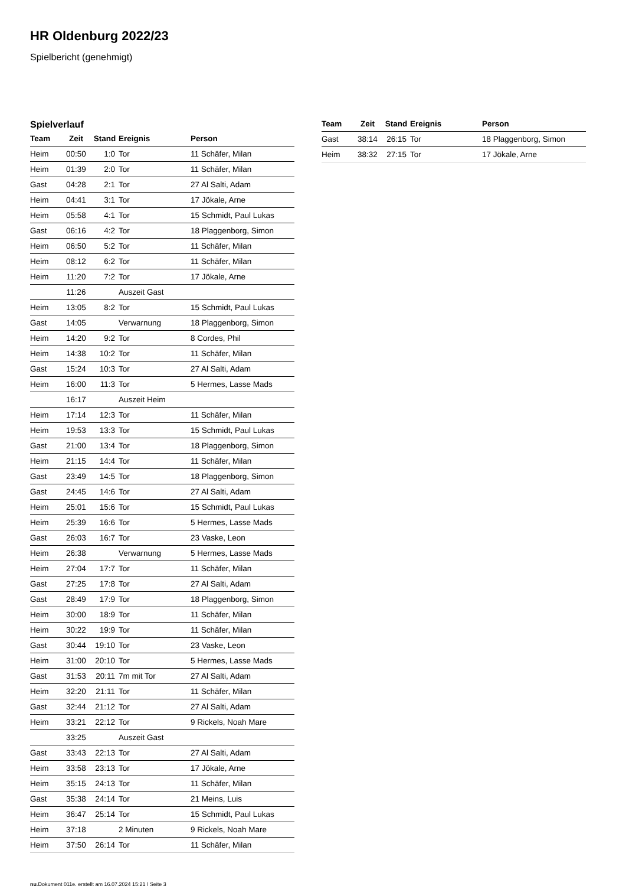HR Oldenburg 2022/23
Spielbericht (genehmigt)
Spielverlauf
| Team | Zeit | Stand | Ereignis | Person |
| --- | --- | --- | --- | --- |
| Heim | 00:50 | 1:0 | Tor | 11 Schäfer, Milan |
| Heim | 01:39 | 2:0 | Tor | 11 Schäfer, Milan |
| Gast | 04:28 | 2:1 | Tor | 27 Al Salti, Adam |
| Heim | 04:41 | 3:1 | Tor | 17 Jökale, Arne |
| Heim | 05:58 | 4:1 | Tor | 15 Schmidt, Paul Lukas |
| Gast | 06:16 | 4:2 | Tor | 18 Plaggenborg, Simon |
| Heim | 06:50 | 5:2 | Tor | 11 Schäfer, Milan |
| Heim | 08:12 | 6:2 | Tor | 11 Schäfer, Milan |
| Heim | 11:20 | 7:2 | Tor | 17 Jökale, Arne |
| | 11:26 | | Auszeit Gast | |
| Heim | 13:05 | 8:2 | Tor | 15 Schmidt, Paul Lukas |
| Gast | 14:05 | | Verwarnung | 18 Plaggenborg, Simon |
| Heim | 14:20 | 9:2 | Tor | 8 Cordes, Phil |
| Heim | 14:38 | 10:2 | Tor | 11 Schäfer, Milan |
| Gast | 15:24 | 10:3 | Tor | 27 Al Salti, Adam |
| Heim | 16:00 | 11:3 | Tor | 5 Hermes, Lasse Mads |
| | 16:17 | | Auszeit Heim | |
| Heim | 17:14 | 12:3 | Tor | 11 Schäfer, Milan |
| Heim | 19:53 | 13:3 | Tor | 15 Schmidt, Paul Lukas |
| Gast | 21:00 | 13:4 | Tor | 18 Plaggenborg, Simon |
| Heim | 21:15 | 14:4 | Tor | 11 Schäfer, Milan |
| Gast | 23:49 | 14:5 | Tor | 18 Plaggenborg, Simon |
| Gast | 24:45 | 14:6 | Tor | 27 Al Salti, Adam |
| Heim | 25:01 | 15:6 | Tor | 15 Schmidt, Paul Lukas |
| Heim | 25:39 | 16:6 | Tor | 5 Hermes, Lasse Mads |
| Gast | 26:03 | 16:7 | Tor | 23 Vaske, Leon |
| Heim | 26:38 | | Verwarnung | 5 Hermes, Lasse Mads |
| Heim | 27:04 | 17:7 | Tor | 11 Schäfer, Milan |
| Gast | 27:25 | 17:8 | Tor | 27 Al Salti, Adam |
| Gast | 28:49 | 17:9 | Tor | 18 Plaggenborg, Simon |
| Heim | 30:00 | 18:9 | Tor | 11 Schäfer, Milan |
| Heim | 30:22 | 19:9 | Tor | 11 Schäfer, Milan |
| Gast | 30:44 | 19:10 | Tor | 23 Vaske, Leon |
| Heim | 31:00 | 20:10 | Tor | 5 Hermes, Lasse Mads |
| Gast | 31:53 | 20:11 | 7m mit Tor | 27 Al Salti, Adam |
| Heim | 32:20 | 21:11 | Tor | 11 Schäfer, Milan |
| Gast | 32:44 | 21:12 | Tor | 27 Al Salti, Adam |
| Heim | 33:21 | 22:12 | Tor | 9 Rickels, Noah Mare |
| | 33:25 | | Auszeit Gast | |
| Gast | 33:43 | 22:13 | Tor | 27 Al Salti, Adam |
| Heim | 33:58 | 23:13 | Tor | 17 Jökale, Arne |
| Heim | 35:15 | 24:13 | Tor | 11 Schäfer, Milan |
| Gast | 35:38 | 24:14 | Tor | 21 Meins, Luis |
| Heim | 36:47 | 25:14 | Tor | 15 Schmidt, Paul Lukas |
| Heim | 37:18 | | 2 Minuten | 9 Rickels, Noah Mare |
| Heim | 37:50 | 26:14 | Tor | 11 Schäfer, Milan |
| Team | Zeit | Stand | Ereignis | Person |
| --- | --- | --- | --- | --- |
| Gast | 38:14 | 26:15 | Tor | 18 Plaggenborg, Simon |
| Heim | 38:32 | 27:15 | Tor | 17 Jökale, Arne |
nu.Dokument 011e, erstellt am 16.07.2024 15:21 | Seite 3